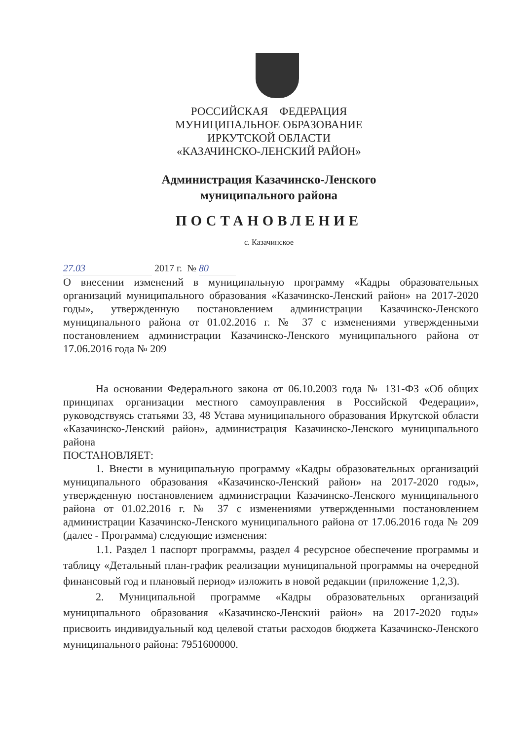РОССИЙСКАЯ ФЕДЕРАЦИЯ
МУНИЦИПАЛЬНОЕ ОБРАЗОВАНИЕ
ИРКУТСКОЙ ОБЛАСТИ
«КАЗАЧИНСКО-ЛЕНСКИЙ РАЙОН»
Администрация Казачинско-Ленского
муниципального района
ПОСТАНОВЛЕНИЕ
с. Казачинское
27.03 2017 г. № 80
О внесении изменений в муниципальную программу «Кадры образовательных организаций муниципального образования «Казачинско-Ленский район» на 2017-2020 годы», утвержденную постановлением администрации Казачинско-Ленского муниципального района от 01.02.2016 г. № 37 с изменениями утвержденными постановлением администрации Казачинско-Ленского муниципального района от 17.06.2016 года № 209
На основании Федерального закона от 06.10.2003 года № 131-ФЗ «Об общих принципах организации местного самоуправления в Российской Федерации», руководствуясь статьями 33, 48 Устава муниципального образования Иркутской области «Казачинско-Ленский район», администрация Казачинско-Ленского муниципального района
ПОСТАНОВЛЯЕТ:
1. Внести в муниципальную программу «Кадры образовательных организаций муниципального образования «Казачинско-Ленский район» на 2017-2020 годы», утвержденную постановлением администрации Казачинско-Ленского муниципального района от 01.02.2016 г. № 37 с изменениями утвержденными постановлением администрации Казачинско-Ленского муниципального района от 17.06.2016 года № 209 (далее - Программа) следующие изменения:
1.1. Раздел 1 паспорт программы, раздел 4 ресурсное обеспечение программы и таблицу «Детальный план-график реализации муниципальной программы на очередной финансовый год и плановый период» изложить в новой редакции (приложение 1,2,3).
2. Муниципальной программе «Кадры образовательных организаций муниципального образования «Казачинско-Ленский район» на 2017-2020 годы» присвоить индивидуальный код целевой статьи расходов бюджета Казачинско-Ленского муниципального района: 7951600000.